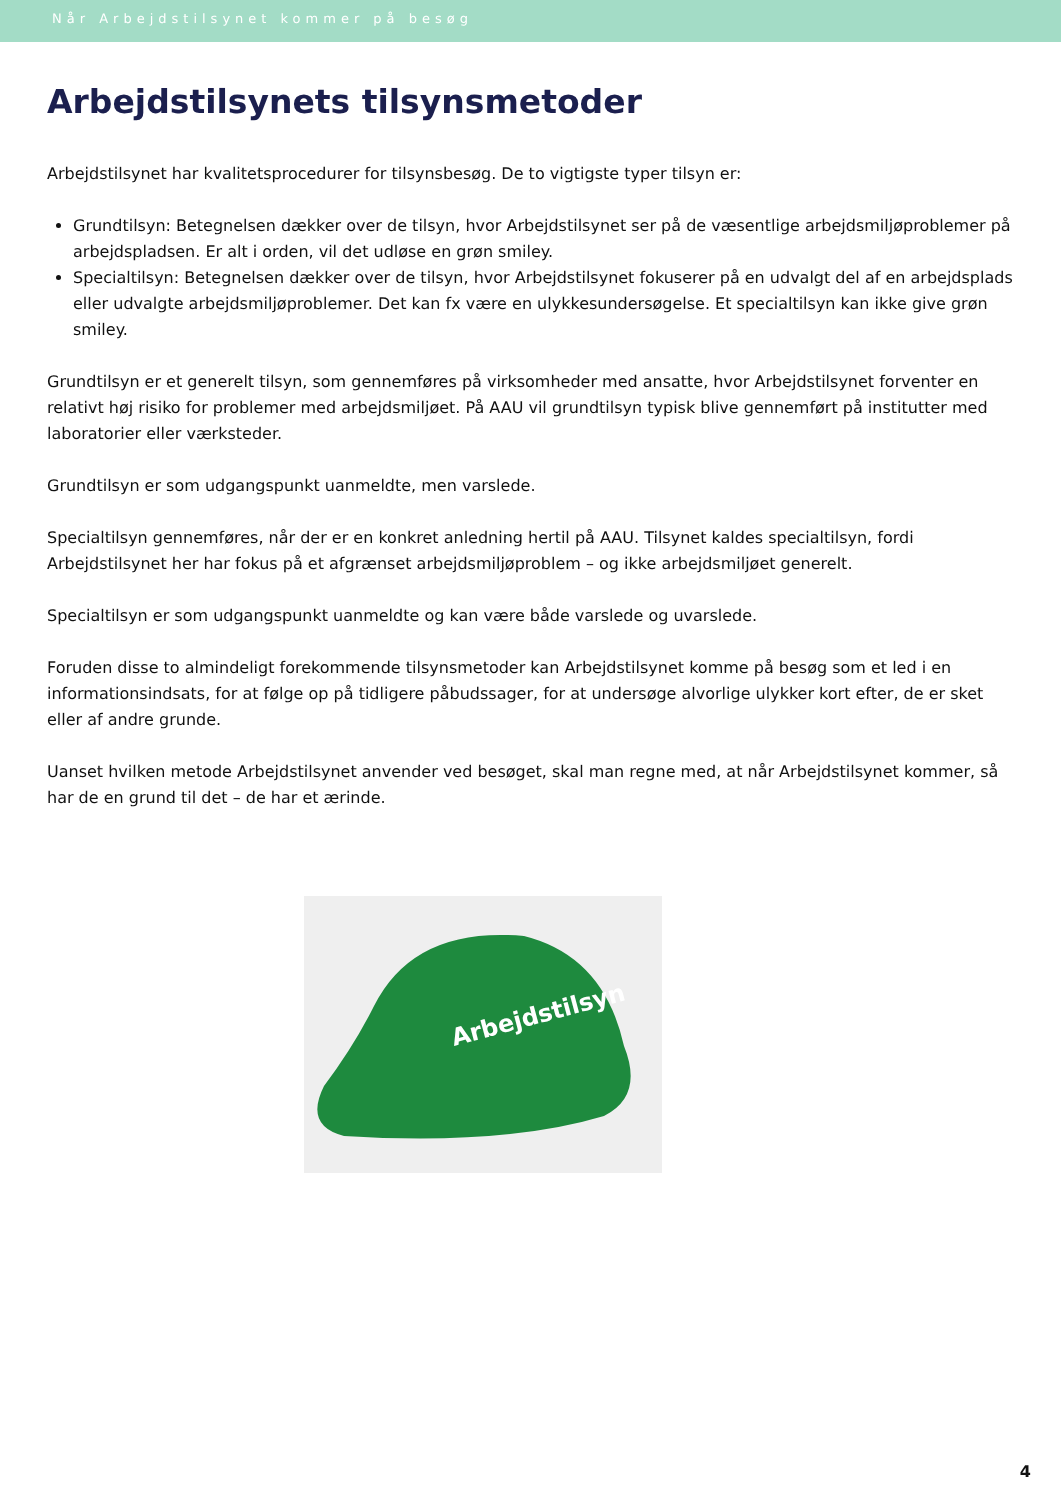Når Arbejdstilsynet kommer på besøg
Arbejdstilsynets tilsynsmetoder
Arbejdstilsynet har kvalitetsprocedurer for tilsynsbesøg. De to vigtigste typer tilsyn er:
Grundtilsyn: Betegnelsen dækker over de tilsyn, hvor Arbejdstilsynet ser på de væsentlige arbejdsmiljøproblemer på arbejdspladsen. Er alt i orden, vil det udløse en grøn smiley.
Specialtilsyn: Betegnelsen dækker over de tilsyn, hvor Arbejdstilsynet fokuserer på en udvalgt del af en arbejdsplads eller udvalgte arbejdsmiljøproblemer. Det kan fx være en ulykkesundersøgelse. Et specialtilsyn kan ikke give grøn smiley.
Grundtilsyn er et generelt tilsyn, som gennemføres på virksomheder med ansatte, hvor Arbejdstilsynet forventer en relativt høj risiko for problemer med arbejdsmiljøet. På AAU vil grundtilsyn typisk blive gennemført på institutter med laboratorier eller værksteder.
Grundtilsyn er som udgangspunkt uanmeldte, men varslede.
Specialtilsyn gennemføres, når der er en konkret anledning hertil på AAU. Tilsynet kaldes specialtilsyn, fordi Arbejdstilsynet her har fokus på et afgrænset arbejdsmiljøproblem – og ikke arbejdsmiljøet generelt.
Specialtilsyn er som udgangspunkt uanmeldte og kan være både varslede og uvarslede.
Foruden disse to almindeligt forekommende tilsynsmetoder kan Arbejdstilsynet komme på besøg som et led i en informationsindsats, for at følge op på tidligere påbudssager, for at undersøge alvorlige ulykker kort efter, de er sket eller af andre grunde.
Uanset hvilken metode Arbejdstilsynet anvender ved besøget, skal man regne med, at når Arbejdstilsynet kommer, så har de en grund til det – de har et ærinde.
Arbejdstilsyn
4